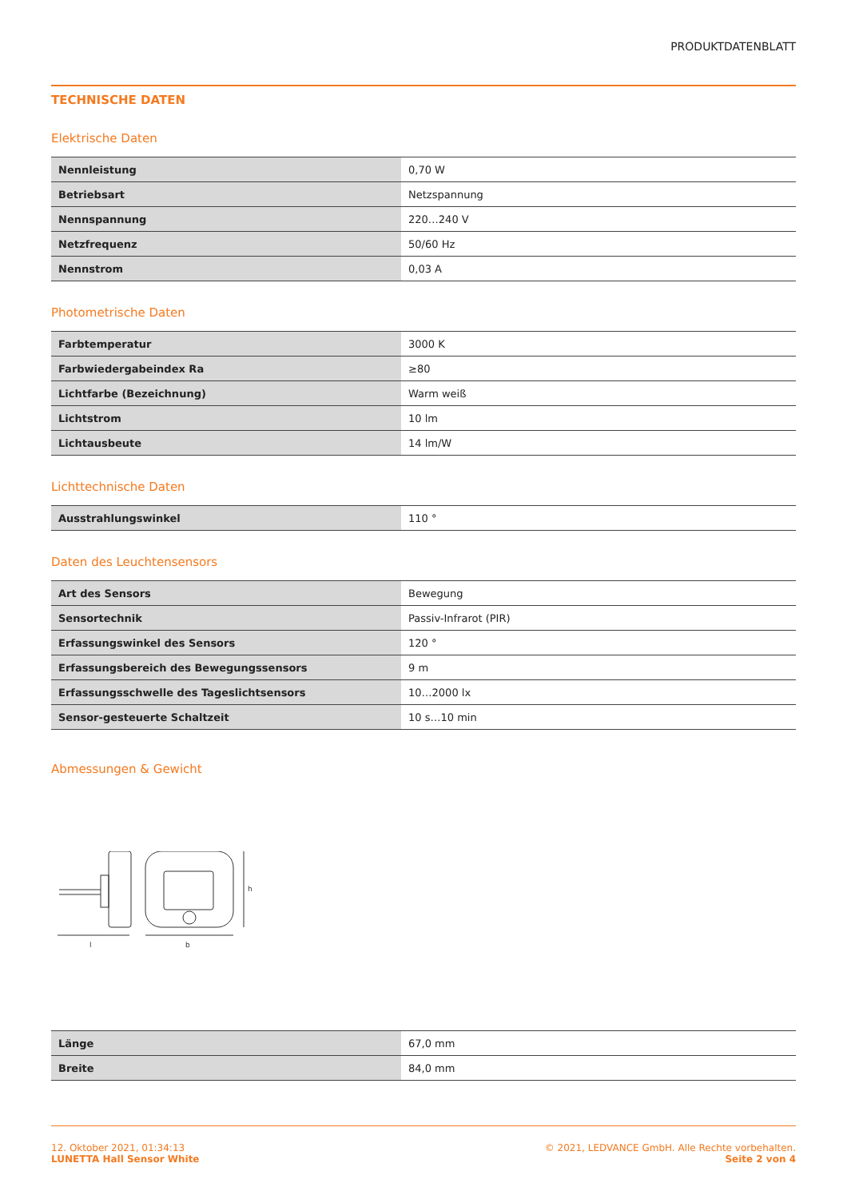PRODUKTDATENBLATT
TECHNISCHE DATEN
Elektrische Daten
| Nennleistung | 0,70 W |
| Betriebsart | Netzspannung |
| Nennspannung | 220…240 V |
| Netzfrequenz | 50/60 Hz |
| Nennstrom | 0,03 A |
Photometrische Daten
| Farbtemperatur | 3000 K |
| Farbwiedergabeindex Ra | ≥80 |
| Lichtfarbe (Bezeichnung) | Warm weiß |
| Lichtstrom | 10 lm |
| Lichtausbeute | 14 lm/W |
Lichttechnische Daten
| Ausstrahlungswinkel | 110 ° |
Daten des Leuchtensensors
| Art des Sensors | Bewegung |
| Sensortechnik | Passiv-Infrarot (PIR) |
| Erfassungswinkel des Sensors | 120 ° |
| Erfassungsbereich des Bewegungssensors | 9 m |
| Erfassungsschwelle des Tageslichtsensors | 10…2000 lx |
| Sensor-gesteuerte Schaltzeit | 10 s…10 min |
Abmessungen & Gewicht
l
b
h
| Länge | 67,0 mm |
| Breite | 84,0 mm |
12. Oktober 2021, 01:34:13
LUNETTA Hall Sensor White
© 2021, LEDVANCE GmbH. Alle Rechte vorbehalten.
Seite 2 von 4